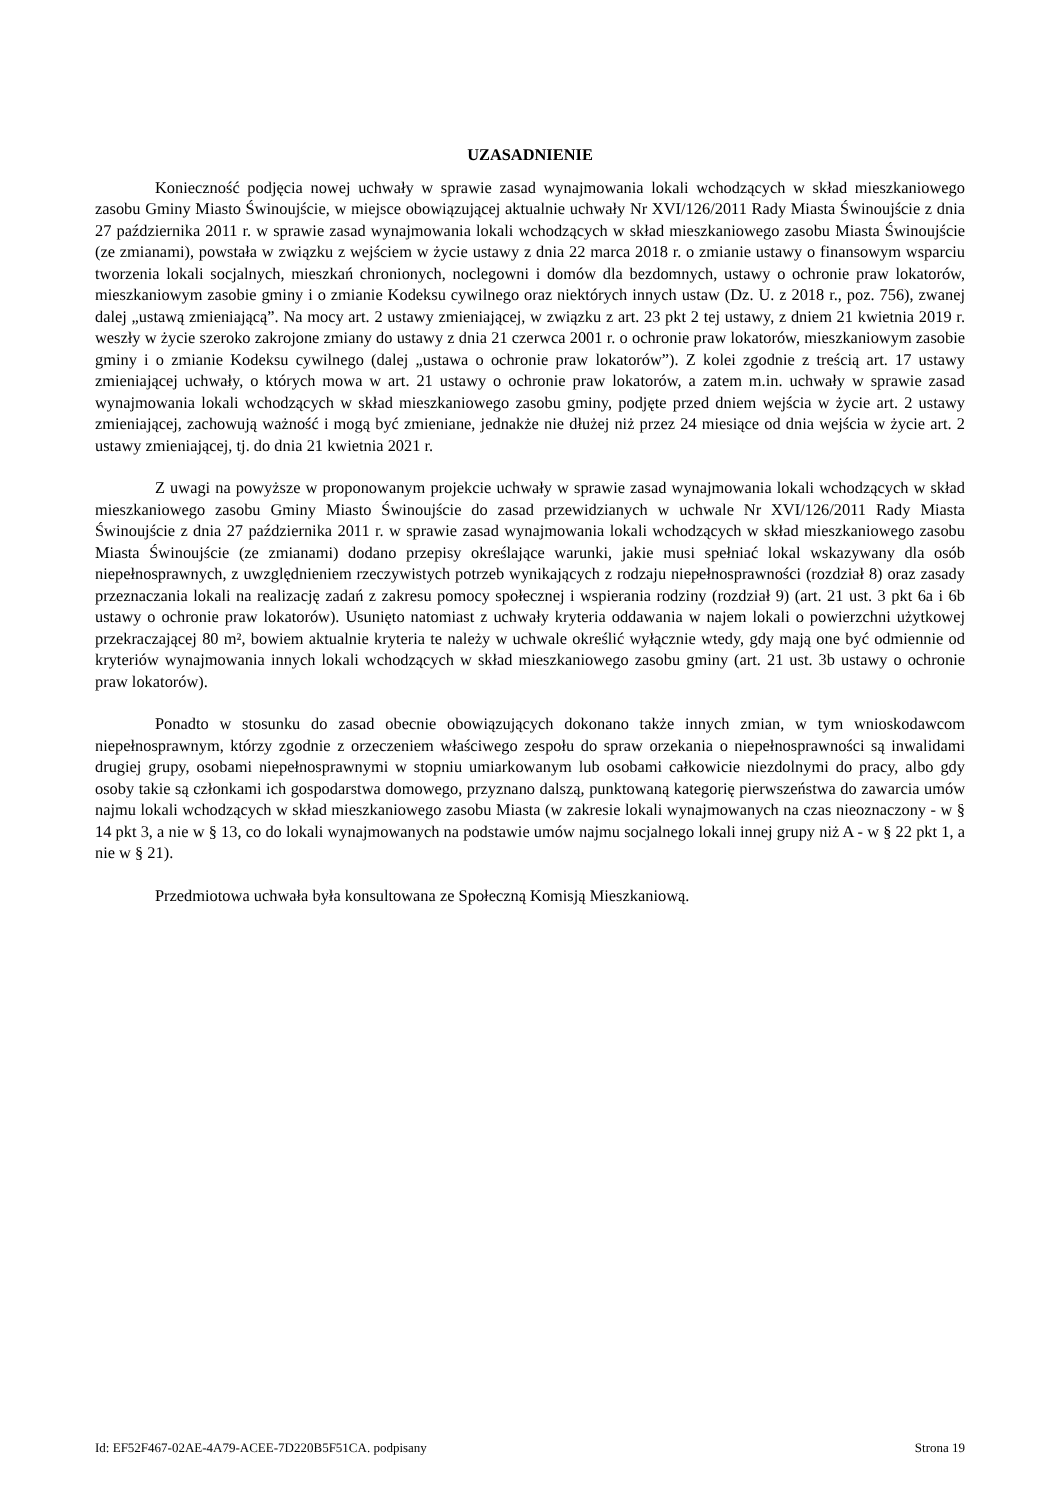UZASADNIENIE
Konieczność podjęcia nowej uchwały w sprawie zasad wynajmowania lokali wchodzących w skład mieszkaniowego zasobu Gminy Miasto Świnoujście, w miejsce obowiązującej aktualnie uchwały Nr XVI/126/2011 Rady Miasta Świnoujście z dnia 27 października 2011 r. w sprawie zasad wynajmowania lokali wchodzących w skład mieszkaniowego zasobu Miasta Świnoujście (ze zmianami), powstała w związku z wejściem w życie ustawy z dnia 22 marca 2018 r. o zmianie ustawy o finansowym wsparciu tworzenia lokali socjalnych, mieszkań chronionych, noclegowni i domów dla bezdomnych, ustawy o ochronie praw lokatorów, mieszkaniowym zasobie gminy i o zmianie Kodeksu cywilnego oraz niektórych innych ustaw (Dz. U. z 2018 r., poz. 756), zwanej dalej „ustawą zmieniającą”. Na mocy art. 2 ustawy zmieniającej, w związku z art. 23 pkt 2 tej ustawy, z dniem 21 kwietnia 2019 r. weszły w życie szeroko zakrojone zmiany do ustawy z dnia 21 czerwca 2001 r. o ochronie praw lokatorów, mieszkaniowym zasobie gminy i o zmianie Kodeksu cywilnego (dalej „ustawa o ochronie praw lokatorów”). Z kolei zgodnie z treścią art. 17 ustawy zmieniającej uchwały, o których mowa w art. 21 ustawy o ochronie praw lokatorów, a zatem m.in. uchwały w sprawie zasad wynajmowania lokali wchodzących w skład mieszkaniowego zasobu gminy, podjęte przed dniem wejścia w życie art. 2 ustawy zmieniającej, zachowują ważność i mogą być zmieniane, jednakże nie dłużej niż przez 24 miesiące od dnia wejścia w życie art. 2 ustawy zmieniającej, tj. do dnia 21 kwietnia 2021 r.
Z uwagi na powyższe w proponowanym projekcie uchwały w sprawie zasad wynajmowania lokali wchodzących w skład mieszkaniowego zasobu Gminy Miasto Świnoujście do zasad przewidzianych w uchwale Nr XVI/126/2011 Rady Miasta Świnoujście z dnia 27 października 2011 r. w sprawie zasad wynajmowania lokali wchodzących w skład mieszkaniowego zasobu Miasta Świnoujście (ze zmianami) dodano przepisy określające warunki, jakie musi spełniać lokal wskazywany dla osób niepełnosprawnych, z uwzględnieniem rzeczywistych potrzeb wynikających z rodzaju niepełnosprawności (rozdział 8) oraz zasady przeznaczania lokali na realizację zadań z zakresu pomocy społecznej i wspierania rodziny (rozdział 9) (art. 21 ust. 3 pkt 6a i 6b ustawy o ochronie praw lokatorów). Usunięto natomiast z uchwały kryteria oddawania w najem lokali o powierzchni użytkowej przekraczającej 80 m², bowiem aktualnie kryteria te należy w uchwale określić wyłącznie wtedy, gdy mają one być odmiennie od kryteriów wynajmowania innych lokali wchodzących w skład mieszkaniowego zasobu gminy (art. 21 ust. 3b ustawy o ochronie praw lokatorów).
Ponadto w stosunku do zasad obecnie obowiązujących dokonano także innych zmian, w tym wnioskodawcom niepełnosprawnym, którzy zgodnie z orzeczeniem właściwego zespołu do spraw orzekania o niepełnosprawności są inwalidami drugiej grupy, osobami niepełnosprawnymi w stopniu umiarkowanym lub osobami całkowicie niezdolnymi do pracy, albo gdy osoby takie są członkami ich gospodarstwa domowego, przyznano dalszą, punktowaną kategorię pierwszeństwa do zawarcia umów najmu lokali wchodzących w skład mieszkaniowego zasobu Miasta (w zakresie lokali wynajmowanych na czas nieoznaczony - w § 14 pkt 3, a nie w § 13, co do lokali wynajmowanych na podstawie umów najmu socjalnego lokali innej grupy niż A - w § 22 pkt 1, a nie w § 21).
Przedmiotowa uchwała była konsultowana ze Społeczną Komisją Mieszkaniową.
Id: EF52F467-02AE-4A79-ACEE-7D220B5F51CA. podpisany Strona 19